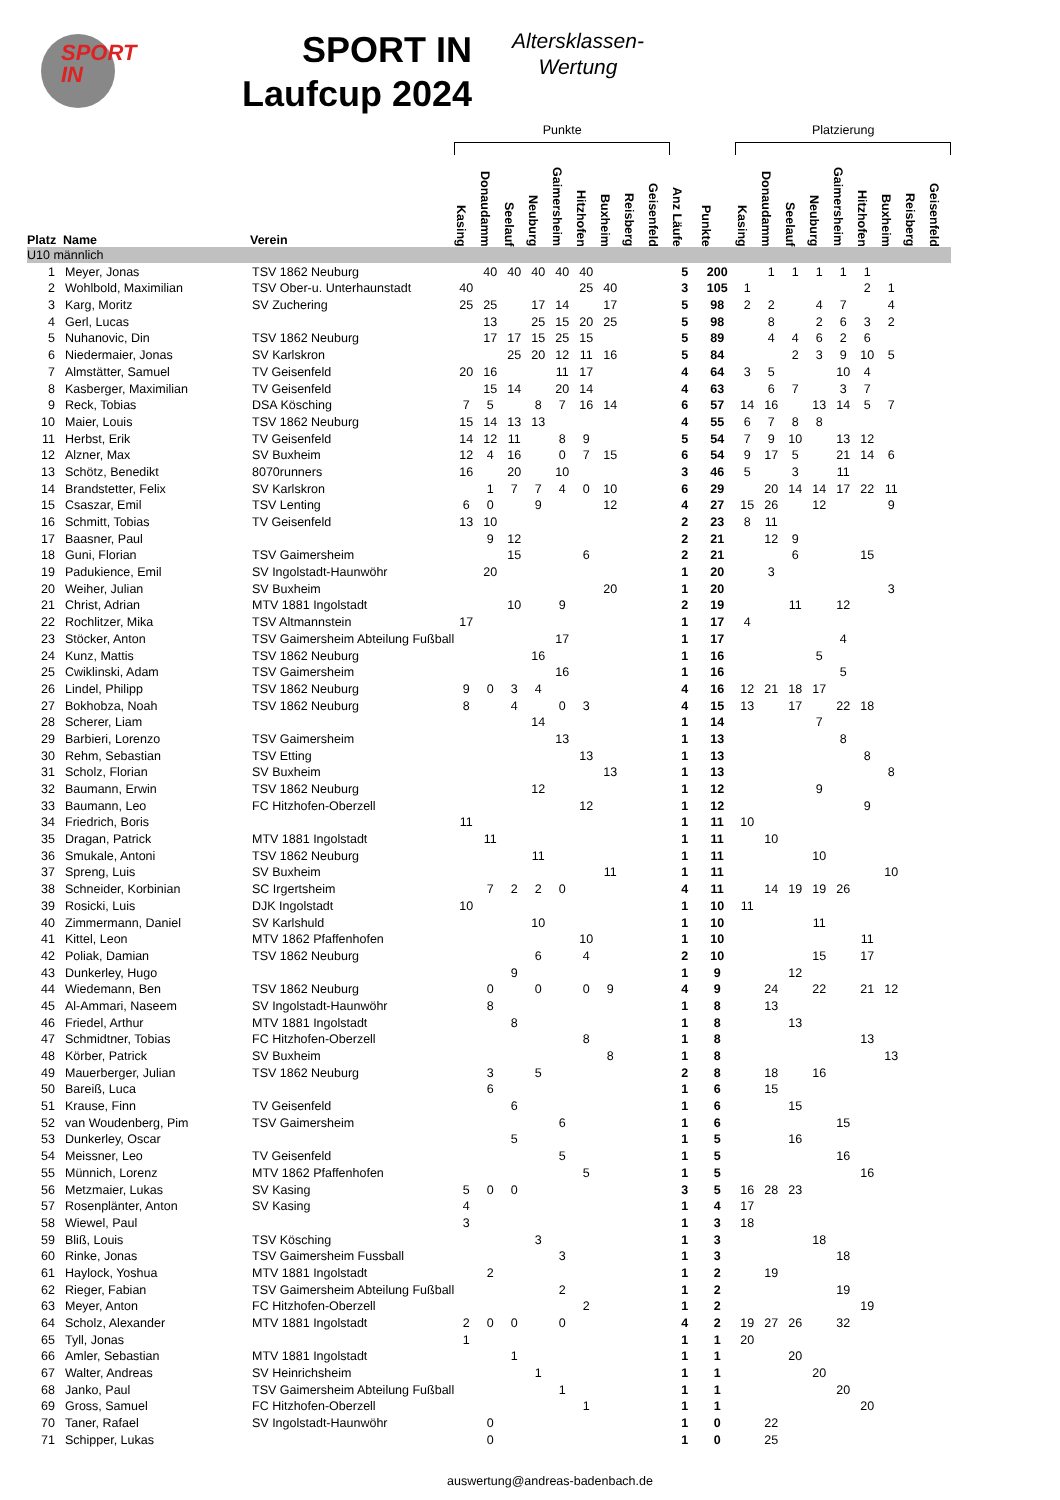SPORT
IN
SPORT IN
Laufcup 2024
Altersklassen-
Wertung
| | | | Punkte | | | | | | | | | | | Platzierung | | | | | | | | |
| Platz | Name | Verein | Kasing | Donaudamm | Seelauf | Neuburg | Gaimersheim | Hitzhofen | Buxheim | Reisberg | Geisenfeld | Anz Läufe | Punkte | Kasing | Donaudamm | Seelauf | Neuburg | Gaimersheim | Hitzhofen | Buxheim | Reisberg | Geisenfeld |
| U10 männlich | | | | | | | | | | | | | | | | | | | | | | |
| 1 | Meyer, Jonas | TSV 1862 Neuburg | | 40 | 40 | 40 | 40 | 40 | | | | 5 | 200 | | 1 | 1 | 1 | 1 | 1 | | | |
| 2 | Wohlbold, Maximilian | TSV Ober-u. Unterhaunstadt | 40 | | | | | 25 | 40 | | | 3 | 105 | 1 | | | | | 2 | 1 | | |
| 3 | Karg, Moritz | SV Zuchering | 25 | 25 | | 17 | 14 | | 17 | | | 5 | 98 | 2 | 2 | | 4 | 7 | | 4 | | |
| 4 | Gerl, Lucas | | | 13 | | 25 | 15 | 20 | 25 | | | 5 | 98 | | 8 | | 2 | 6 | 3 | 2 | | |
| 5 | Nuhanovic, Din | TSV 1862 Neuburg | | 17 | 17 | 15 | 25 | 15 | | | | 5 | 89 | | 4 | 4 | 6 | 2 | 6 | | | |
| 6 | Niedermaier, Jonas | SV Karlskron | | | 25 | 20 | 12 | 11 | 16 | | | 5 | 84 | | | 2 | 3 | 9 | 10 | 5 | | |
| 7 | Almstätter, Samuel | TV Geisenfeld | 20 | 16 | | | 11 | 17 | | | | 4 | 64 | 3 | 5 | | | 10 | 4 | | | |
| 8 | Kasberger, Maximilian | TV Geisenfeld | | 15 | 14 | | 20 | 14 | | | | 4 | 63 | | 6 | 7 | | 3 | 7 | | | |
| 9 | Reck, Tobias | DSA Kösching | 7 | 5 | | 8 | 7 | 16 | 14 | | | 6 | 57 | 14 | 16 | | 13 | 14 | 5 | 7 | | |
| 10 | Maier, Louis | TSV 1862 Neuburg | 15 | 14 | 13 | 13 | | | | | | 4 | 55 | 6 | 7 | 8 | 8 | | | | | |
| 11 | Herbst, Erik | TV Geisenfeld | 14 | 12 | 11 | | 8 | 9 | | | | 5 | 54 | 7 | 9 | 10 | | 13 | 12 | | | |
| 12 | Alzner, Max | SV Buxheim | 12 | 4 | 16 | | 0 | 7 | 15 | | | 6 | 54 | 9 | 17 | 5 | | 21 | 14 | 6 | | |
| 13 | Schötz, Benedikt | 8070runners | 16 | | 20 | | 10 | | | | | 3 | 46 | 5 | | 3 | | 11 | | | | |
| 14 | Brandstetter, Felix | SV Karlskron | | 1 | 7 | 7 | 4 | 0 | 10 | | | 6 | 29 | | 20 | 14 | 14 | 17 | 22 | 11 | | |
| 15 | Csaszar, Emil | TSV Lenting | 6 | 0 | | 9 | | | 12 | | | 4 | 27 | 15 | 26 | | 12 | | | 9 | | |
| 16 | Schmitt, Tobias | TV Geisenfeld | 13 | 10 | | | | | | | | 2 | 23 | 8 | 11 | | | | | | | |
| 17 | Baasner, Paul | | | 9 | 12 | | | | | | | 2 | 21 | | 12 | 9 | | | | | | |
| 18 | Guni, Florian | TSV Gaimersheim | | | 15 | | | 6 | | | | 2 | 21 | | | 6 | | | 15 | | | |
| 19 | Padukience, Emil | SV Ingolstadt-Haunwöhr | | 20 | | | | | | | | 1 | 20 | | 3 | | | | | | | |
| 20 | Weiher, Julian | SV Buxheim | | | | | | | 20 | | | 1 | 20 | | | | | | | 3 | | |
| 21 | Christ, Adrian | MTV 1881 Ingolstadt | | | 10 | | 9 | | | | | 2 | 19 | | | 11 | | 12 | | | | |
| 22 | Rochlitzer, Mika | TSV Altmannstein | 17 | | | | | | | | | 1 | 17 | 4 | | | | | | | | |
| 23 | Stöcker, Anton | TSV Gaimersheim Abteilung Fußball | | | | | 17 | | | | | 1 | 17 | | | | | 4 | | | | |
| 24 | Kunz, Mattis | TSV 1862 Neuburg | | | | 16 | | | | | | 1 | 16 | | | | 5 | | | | | |
| 25 | Cwiklinski, Adam | TSV Gaimersheim | | | | | 16 | | | | | 1 | 16 | | | | | 5 | | | | |
| 26 | Lindel, Philipp | TSV 1862 Neuburg | 9 | 0 | 3 | 4 | | | | | | 4 | 16 | 12 | 21 | 18 | 17 | | | | | |
| 27 | Bokhobza, Noah | TSV 1862 Neuburg | 8 | | 4 | | 0 | 3 | | | | 4 | 15 | 13 | | 17 | | 22 | 18 | | | |
| 28 | Scherer, Liam | | | | | 14 | | | | | | 1 | 14 | | | | 7 | | | | | |
| 29 | Barbieri, Lorenzo | TSV Gaimersheim | | | | | 13 | | | | | 1 | 13 | | | | | 8 | | | | |
| 30 | Rehm, Sebastian | TSV Etting | | | | | | 13 | | | | 1 | 13 | | | | | | 8 | | | |
| 31 | Scholz, Florian | SV Buxheim | | | | | | | 13 | | | 1 | 13 | | | | | | | 8 | | |
| 32 | Baumann, Erwin | TSV 1862 Neuburg | | | | 12 | | | | | | 1 | 12 | | | | 9 | | | | | |
| 33 | Baumann, Leo | FC Hitzhofen-Oberzell | | | | | | 12 | | | | 1 | 12 | | | | | | 9 | | | |
| 34 | Friedrich, Boris | | 11 | | | | | | | | | 1 | 11 | 10 | | | | | | | | |
| 35 | Dragan, Patrick | MTV 1881 Ingolstadt | | 11 | | | | | | | | 1 | 11 | | 10 | | | | | | | |
| 36 | Smukale, Antoni | TSV 1862 Neuburg | | | | 11 | | | | | | 1 | 11 | | | | 10 | | | | | |
| 37 | Spreng, Luis | SV Buxheim | | | | | | | 11 | | | 1 | 11 | | | | | | | 10 | | |
| 38 | Schneider, Korbinian | SC Irgertsheim | | 7 | 2 | 2 | 0 | | | | | 4 | 11 | | 14 | 19 | 19 | 26 | | | | |
| 39 | Rosicki, Luis | DJK Ingolstadt | 10 | | | | | | | | | 1 | 10 | 11 | | | | | | | | |
| 40 | Zimmermann, Daniel | SV Karlshuld | | | | 10 | | | | | | 1 | 10 | | | | 11 | | | | | |
| 41 | Kittel, Leon | MTV 1862 Pfaffenhofen | | | | | | 10 | | | | 1 | 10 | | | | | | 11 | | | |
| 42 | Poliak, Damian | TSV 1862 Neuburg | | | | 6 | | 4 | | | | 2 | 10 | | | | 15 | | 17 | | | |
| 43 | Dunkerley, Hugo | | | | 9 | | | | | | | 1 | 9 | | | 12 | | | | | | |
| 44 | Wiedemann, Ben | TSV 1862 Neuburg | | 0 | | 0 | | 0 | 9 | | | 4 | 9 | | 24 | | 22 | | 21 | 12 | | |
| 45 | Al-Ammari, Naseem | SV Ingolstadt-Haunwöhr | | 8 | | | | | | | | 1 | 8 | | 13 | | | | | | | |
| 46 | Friedel, Arthur | MTV 1881 Ingolstadt | | | 8 | | | | | | | 1 | 8 | | | 13 | | | | | | |
| 47 | Schmidtner, Tobias | FC Hitzhofen-Oberzell | | | | | | 8 | | | | 1 | 8 | | | | | | 13 | | | |
| 48 | Körber, Patrick | SV Buxheim | | | | | | | 8 | | | 1 | 8 | | | | | | | 13 | | |
| 49 | Mauerberger, Julian | TSV 1862 Neuburg | | 3 | | 5 | | | | | | 2 | 8 | | 18 | | 16 | | | | | |
| 50 | Bareiß, Luca | | | 6 | | | | | | | | 1 | 6 | | 15 | | | | | | | |
| 51 | Krause, Finn | TV Geisenfeld | | | 6 | | | | | | | 1 | 6 | | | 15 | | | | | | |
| 52 | van Woudenberg, Pim | TSV Gaimersheim | | | | | 6 | | | | | 1 | 6 | | | | | 15 | | | | |
| 53 | Dunkerley, Oscar | | | | 5 | | | | | | | 1 | 5 | | | 16 | | | | | | |
| 54 | Meissner, Leo | TV Geisenfeld | | | | | 5 | | | | | 1 | 5 | | | | | 16 | | | | |
| 55 | Münnich, Lorenz | MTV 1862 Pfaffenhofen | | | | | | 5 | | | | 1 | 5 | | | | | | 16 | | | |
| 56 | Metzmaier, Lukas | SV Kasing | 5 | 0 | 0 | | | | | | | 3 | 5 | 16 | 28 | 23 | | | | | | |
| 57 | Rosenplänter, Anton | SV Kasing | 4 | | | | | | | | | 1 | 4 | 17 | | | | | | | | |
| 58 | Wiewel, Paul | | 3 | | | | | | | | | 1 | 3 | 18 | | | | | | | | |
| 59 | Bliß, Louis | TSV Kösching | | | | 3 | | | | | | 1 | 3 | | | | 18 | | | | | |
| 60 | Rinke, Jonas | TSV Gaimersheim Fussball | | | | | 3 | | | | | 1 | 3 | | | | | 18 | | | | |
| 61 | Haylock, Yoshua | MTV 1881 Ingolstadt | | 2 | | | | | | | | 1 | 2 | | 19 | | | | | | | |
| 62 | Rieger, Fabian | TSV Gaimersheim Abteilung Fußball | | | | | 2 | | | | | 1 | 2 | | | | | 19 | | | | |
| 63 | Meyer, Anton | FC Hitzhofen-Oberzell | | | | | | 2 | | | | 1 | 2 | | | | | | 19 | | | |
| 64 | Scholz, Alexander | MTV 1881 Ingolstadt | 2 | 0 | 0 | | 0 | | | | | 4 | 2 | 19 | 27 | 26 | | 32 | | | | |
| 65 | Tyll, Jonas | | 1 | | | | | | | | | 1 | 1 | 20 | | | | | | | | |
| 66 | Amler, Sebastian | MTV 1881 Ingolstadt | | | 1 | | | | | | | 1 | 1 | | | 20 | | | | | | |
| 67 | Walter, Andreas | SV Heinrichsheim | | | | 1 | | | | | | 1 | 1 | | | | 20 | | | | | |
| 68 | Janko, Paul | TSV Gaimersheim Abteilung Fußball | | | | | 1 | | | | | 1 | 1 | | | | | 20 | | | | |
| 69 | Gross, Samuel | FC Hitzhofen-Oberzell | | | | | | 1 | | | | 1 | 1 | | | | | | 20 | | | |
| 70 | Taner, Rafael | SV Ingolstadt-Haunwöhr | | 0 | | | | | | | | 1 | 0 | | 22 | | | | | | | |
| 71 | Schipper, Lukas | | | 0 | | | | | | | | 1 | 0 | | 25 | | | | | | | |
auswertung@andreas-badenbach.de